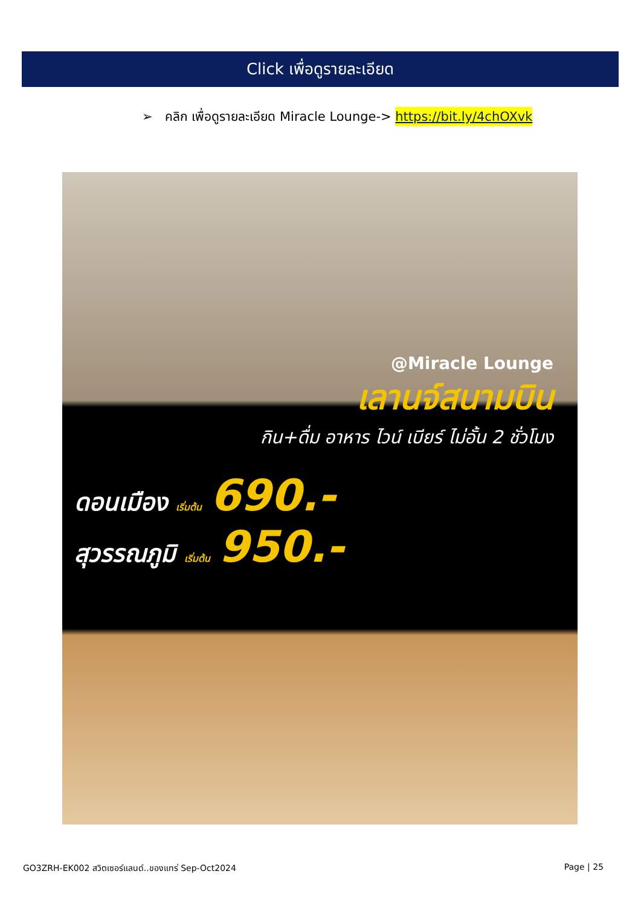Click เพื่อดูรายละเอียด
➢ คลิก เพื่อดูรายละเอียด Miracle Lounge-> https://bit.ly/4chOXvk
@Miracle Lounge
เลานจ์สนามบิน
กิน+ดื่ม อาหาร ไวน์ เบียร์ ไม่อั้น 2 ชั่วโมง
ดอนเมือง เริ่มต้น 690.-
สุวรรณภูมิ เริ่มต้น 950.-
GO3ZRH-EK002 สวิตเซอร์แลนด์..ของแทร่ Sep-Oct2024 Page | 25